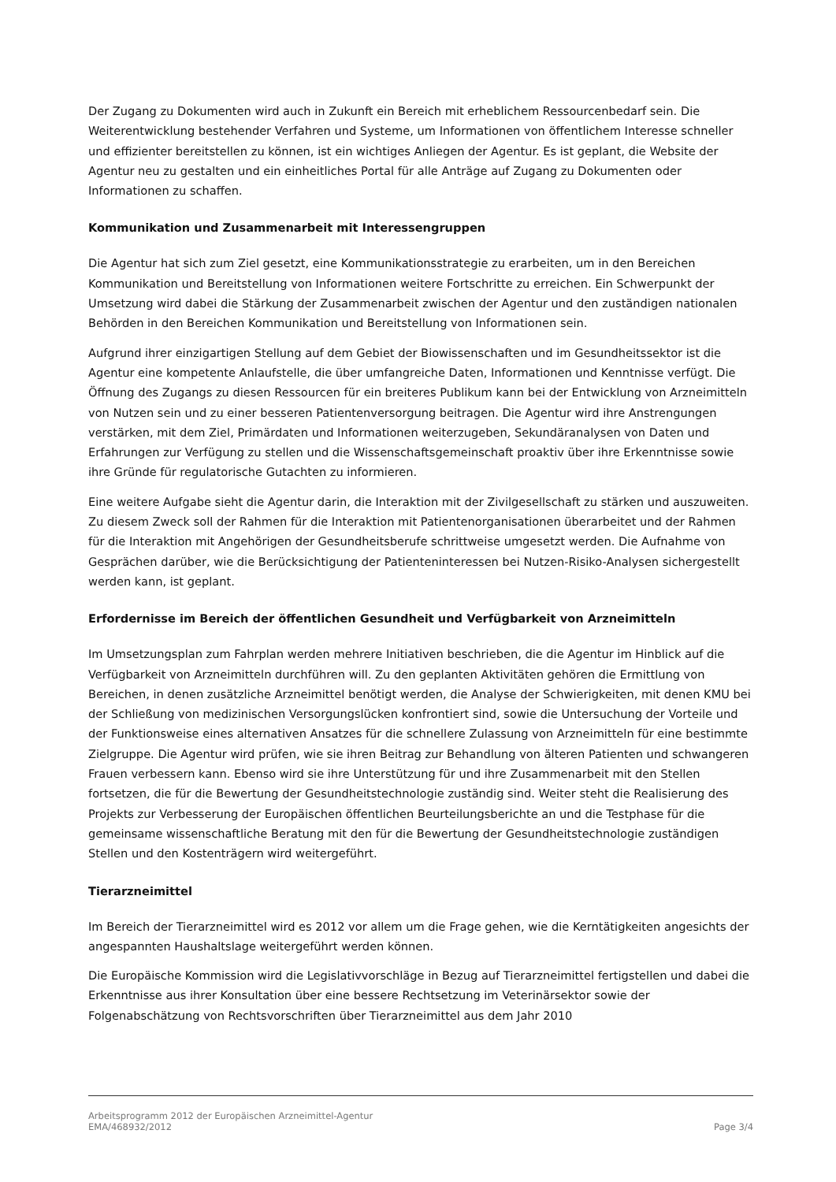Der Zugang zu Dokumenten wird auch in Zukunft ein Bereich mit erheblichem Ressourcenbedarf sein. Die Weiterentwicklung bestehender Verfahren und Systeme, um Informationen von öffentlichem Interesse schneller und effizienter bereitstellen zu können, ist ein wichtiges Anliegen der Agentur. Es ist geplant, die Website der Agentur neu zu gestalten und ein einheitliches Portal für alle Anträge auf Zugang zu Dokumenten oder Informationen zu schaffen.
Kommunikation und Zusammenarbeit mit Interessengruppen
Die Agentur hat sich zum Ziel gesetzt, eine Kommunikationsstrategie zu erarbeiten, um in den Bereichen Kommunikation und Bereitstellung von Informationen weitere Fortschritte zu erreichen. Ein Schwerpunkt der Umsetzung wird dabei die Stärkung der Zusammenarbeit zwischen der Agentur und den zuständigen nationalen Behörden in den Bereichen Kommunikation und Bereitstellung von Informationen sein.
Aufgrund ihrer einzigartigen Stellung auf dem Gebiet der Biowissenschaften und im Gesundheitssektor ist die Agentur eine kompetente Anlaufstelle, die über umfangreiche Daten, Informationen und Kenntnisse verfügt. Die Öffnung des Zugangs zu diesen Ressourcen für ein breiteres Publikum kann bei der Entwicklung von Arzneimitteln von Nutzen sein und zu einer besseren Patientenversorgung beitragen. Die Agentur wird ihre Anstrengungen verstärken, mit dem Ziel, Primärdaten und Informationen weiterzugeben, Sekundäranalysen von Daten und Erfahrungen zur Verfügung zu stellen und die Wissenschaftsgemeinschaft proaktiv über ihre Erkenntnisse sowie ihre Gründe für regulatorische Gutachten zu informieren.
Eine weitere Aufgabe sieht die Agentur darin, die Interaktion mit der Zivilgesellschaft zu stärken und auszuweiten. Zu diesem Zweck soll der Rahmen für die Interaktion mit Patientenorganisationen überarbeitet und der Rahmen für die Interaktion mit Angehörigen der Gesundheitsberufe schrittweise umgesetzt werden. Die Aufnahme von Gesprächen darüber, wie die Berücksichtigung der Patienteninteressen bei Nutzen-Risiko-Analysen sichergestellt werden kann, ist geplant.
Erfordernisse im Bereich der öffentlichen Gesundheit und Verfügbarkeit von Arzneimitteln
Im Umsetzungsplan zum Fahrplan werden mehrere Initiativen beschrieben, die die Agentur im Hinblick auf die Verfügbarkeit von Arzneimitteln durchführen will. Zu den geplanten Aktivitäten gehören die Ermittlung von Bereichen, in denen zusätzliche Arzneimittel benötigt werden, die Analyse der Schwierigkeiten, mit denen KMU bei der Schließung von medizinischen Versorgungslücken konfrontiert sind, sowie die Untersuchung der Vorteile und der Funktionsweise eines alternativen Ansatzes für die schnellere Zulassung von Arzneimitteln für eine bestimmte Zielgruppe. Die Agentur wird prüfen, wie sie ihren Beitrag zur Behandlung von älteren Patienten und schwangeren Frauen verbessern kann. Ebenso wird sie ihre Unterstützung für und ihre Zusammenarbeit mit den Stellen fortsetzen, die für die Bewertung der Gesundheitstechnologie zuständig sind. Weiter steht die Realisierung des Projekts zur Verbesserung der Europäischen öffentlichen Beurteilungsberichte an und die Testphase für die gemeinsame wissenschaftliche Beratung mit den für die Bewertung der Gesundheitstechnologie zuständigen Stellen und den Kostenträgern wird weitergeführt.
Tierarzneimittel
Im Bereich der Tierarzneimittel wird es 2012 vor allem um die Frage gehen, wie die Kerntätigkeiten angesichts der angespannten Haushaltslage weitergeführt werden können.
Die Europäische Kommission wird die Legislativvorschläge in Bezug auf Tierarzneimittel fertigstellen und dabei die Erkenntnisse aus ihrer Konsultation über eine bessere Rechtsetzung im Veterinärsektor sowie der Folgenabschätzung von Rechtsvorschriften über Tierarzneimittel aus dem Jahr 2010
Arbeitsprogramm 2012 der Europäischen Arzneimittel-Agentur
EMA/468932/2012 Page 3/4